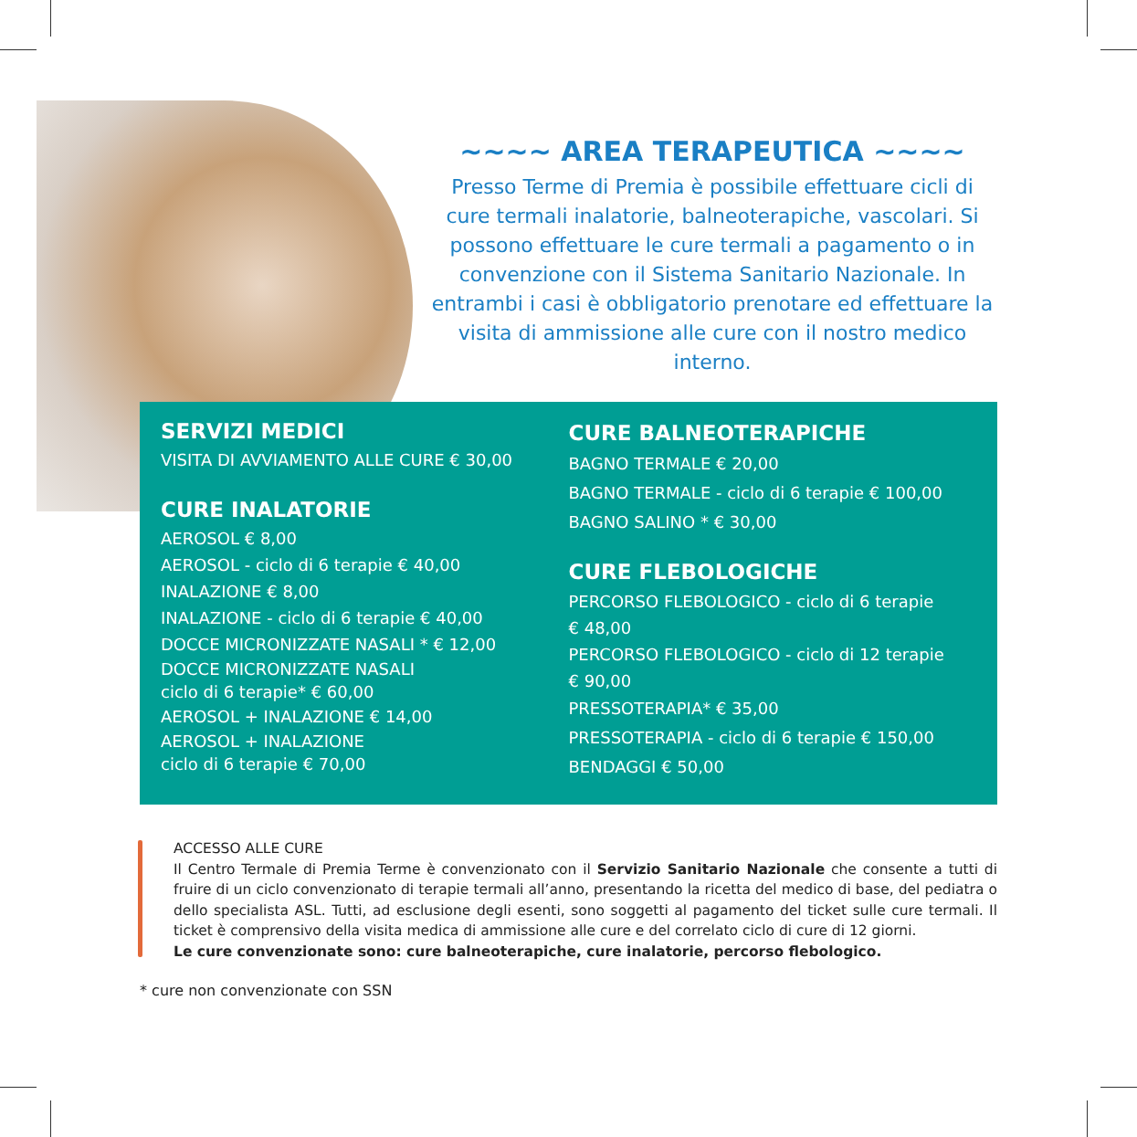~~~~ AREA TERAPEUTICA ~~~~
Presso Terme di Premia è possibile effettuare cicli di cure termali inalatorie, balneoterapiche, vascolari. Si possono effettuare le cure termali a pagamento o in convenzione con il Sistema Sanitario Nazionale. In entrambi i casi è obbligatorio prenotare ed effettuare la visita di ammissione alle cure con il nostro medico interno.
SERVIZI MEDICI
VISITA DI AVVIAMENTO ALLE CURE € 30,00
CURE INALATORIE
AEROSOL € 8,00
AEROSOL - ciclo di 6 terapie € 40,00
INALAZIONE € 8,00
INALAZIONE - ciclo di 6 terapie € 40,00
DOCCE MICRONIZZATE NASALI * € 12,00
DOCCE MICRONIZZATE NASALI
ciclo di 6 terapie* € 60,00
AEROSOL + INALAZIONE € 14,00
AEROSOL + INALAZIONE
ciclo di 6 terapie € 70,00
CURE BALNEOTERAPICHE
BAGNO TERMALE € 20,00
BAGNO TERMALE - ciclo di 6 terapie € 100,00
BAGNO SALINO * € 30,00
CURE FLEBOLOGICHE
PERCORSO FLEBOLOGICO - ciclo di 6 terapie
€ 48,00
PERCORSO FLEBOLOGICO - ciclo di 12 terapie
€ 90,00
PRESSOTERAPIA* € 35,00
PRESSOTERAPIA - ciclo di 6 terapie € 150,00
BENDAGGI € 50,00
ACCESSO ALLE CURE
Il Centro Termale di Premia Terme è convenzionato con il Servizio Sanitario Nazionale che consente a tutti di fruire di un ciclo convenzionato di terapie termali all’anno, presentando la ricetta del medico di base, del pediatra o dello specialista ASL. Tutti, ad esclusione degli esenti, sono soggetti al pagamento del ticket sulle cure termali. Il ticket è comprensivo della visita medica di ammissione alle cure e del correlato ciclo di cure di 12 giorni.
Le cure convenzionate sono: cure balneoterapiche, cure inalatorie, percorso flebologico.
* cure non convenzionate con SSN